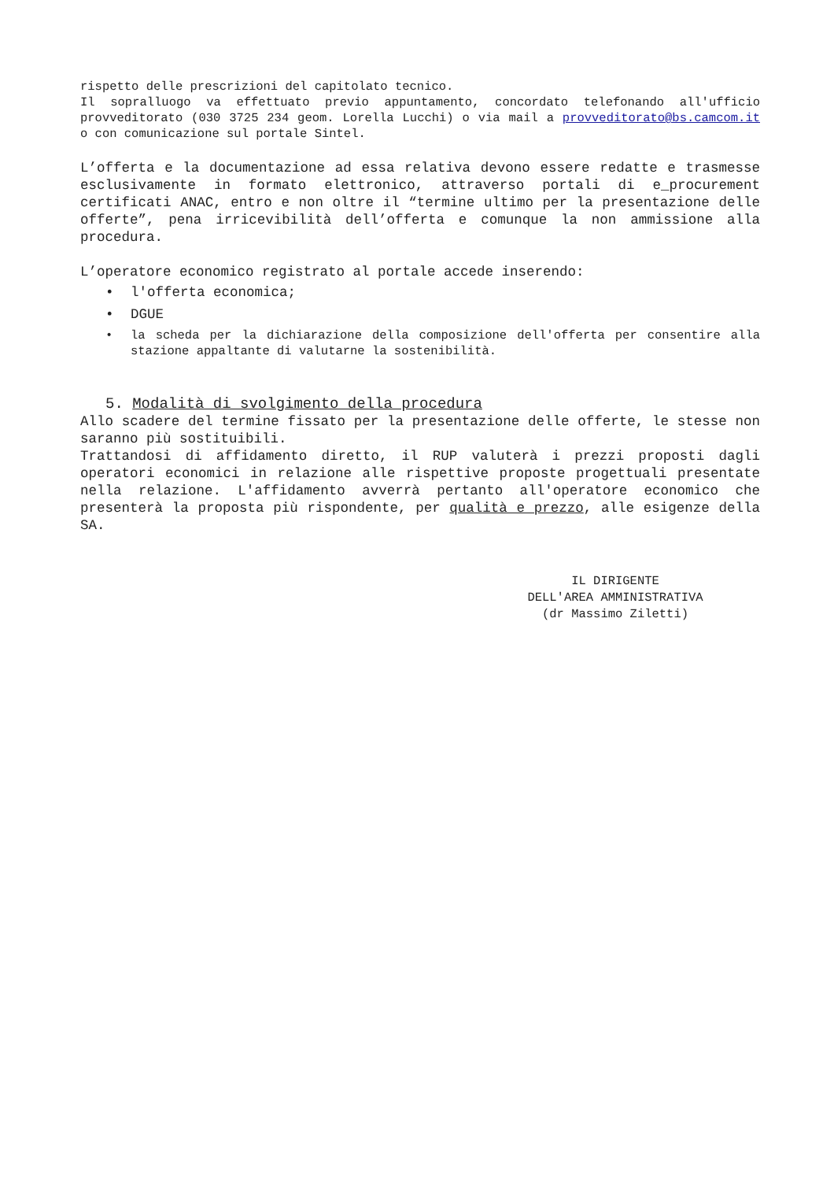rispetto delle prescrizioni del capitolato tecnico.
Il sopralluogo va effettuato previo appuntamento, concordato telefonando all'ufficio provveditorato (030 3725 234 geom. Lorella Lucchi) o via mail a provveditorato@bs.camcom.it o con comunicazione sul portale Sintel.
L’offerta e la documentazione ad essa relativa devono essere redatte e trasmesse esclusivamente in formato elettronico, attraverso portali di e_procurement certificati ANAC, entro e non oltre il “termine ultimo per la presentazione delle offerte”, pena irricevibilità dell’offerta e comunque la non ammissione alla procedura.
L’operatore economico registrato al portale accede inserendo:
• l'offerta economica;
• DGUE
• la scheda per la dichiarazione della composizione dell'offerta per consentire alla stazione appaltante di valutarne la sostenibilità.
5. Modalità di svolgimento della procedura
Allo scadere del termine fissato per la presentazione delle offerte, le stesse non saranno più sostituibili.
Trattandosi di affidamento diretto, il RUP valuterà i prezzi proposti dagli operatori economici in relazione alle rispettive proposte progettuali presentate nella relazione. L'affidamento avverrà pertanto all'operatore economico che presenterà la proposta più rispondente, per qualità e prezzo, alle esigenze della SA.
IL DIRIGENTE
DELL'AREA AMMINISTRATIVA
(dr Massimo Ziletti)